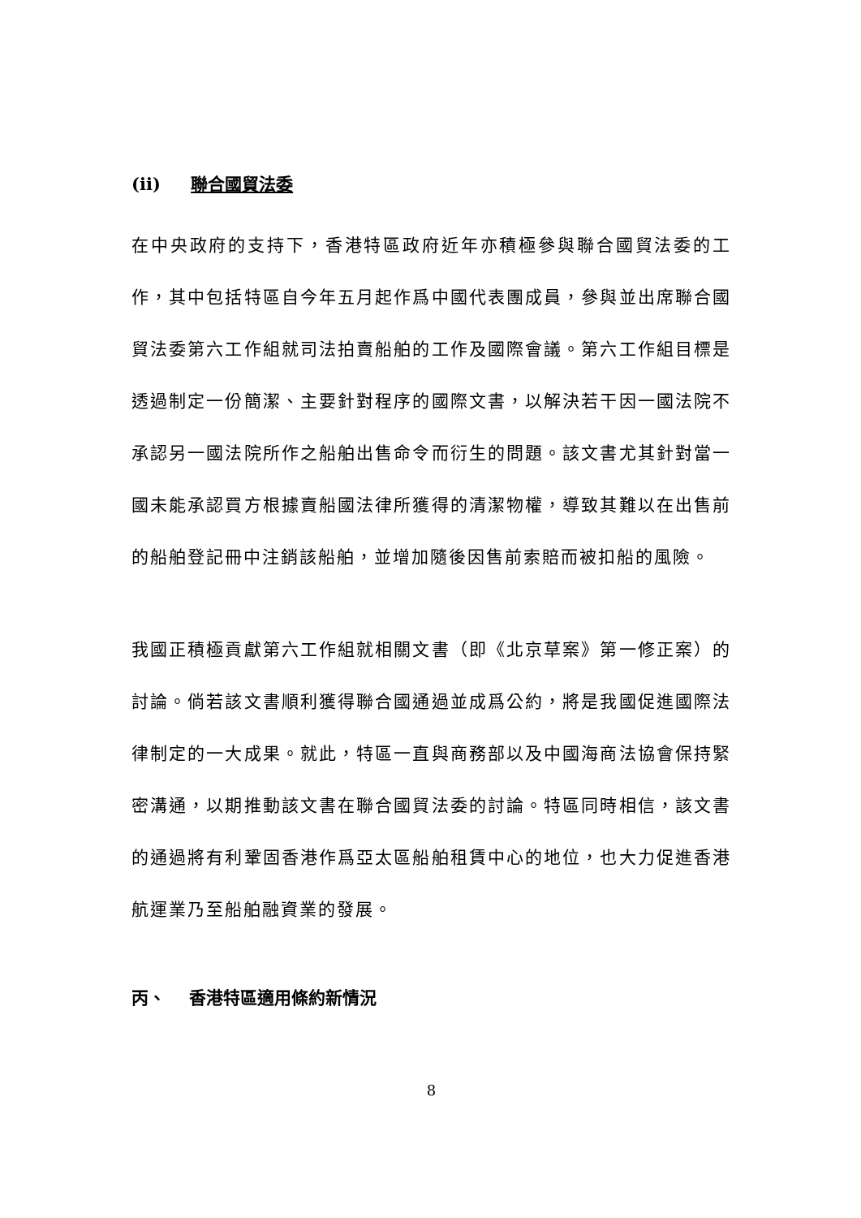(ii) 聯合國貿法委
在中央政府的支持下，香港特區政府近年亦積極參與聯合國貿法委的工作，其中包括特區自今年五月起作爲中國代表團成員，參與並出席聯合國貿法委第六工作組就司法拍賣船舶的工作及國際會議。第六工作組目標是透過制定一份簡潔、主要針對程序的國際文書，以解決若干因一國法院不承認另一國法院所作之船舶出售命令而衍生的問題。該文書尤其針對當一國未能承認買方根據賣船國法律所獲得的清潔物權，導致其難以在出售前的船舶登記冊中注銷該船舶，並增加隨後因售前索賠而被扣船的風險。
我國正積極貢獻第六工作組就相關文書（即《北京草案》第一修正案）的討論。倘若該文書順利獲得聯合國通過並成爲公約，將是我國促進國際法律制定的一大成果。就此，特區一直與商務部以及中國海商法協會保持緊密溝通，以期推動該文書在聯合國貿法委的討論。特區同時相信，該文書的通過將有利鞏固香港作爲亞太區船舶租賃中心的地位，也大力促進香港航運業乃至船舶融資業的發展。
丙、 香港特區適用條約新情況
8